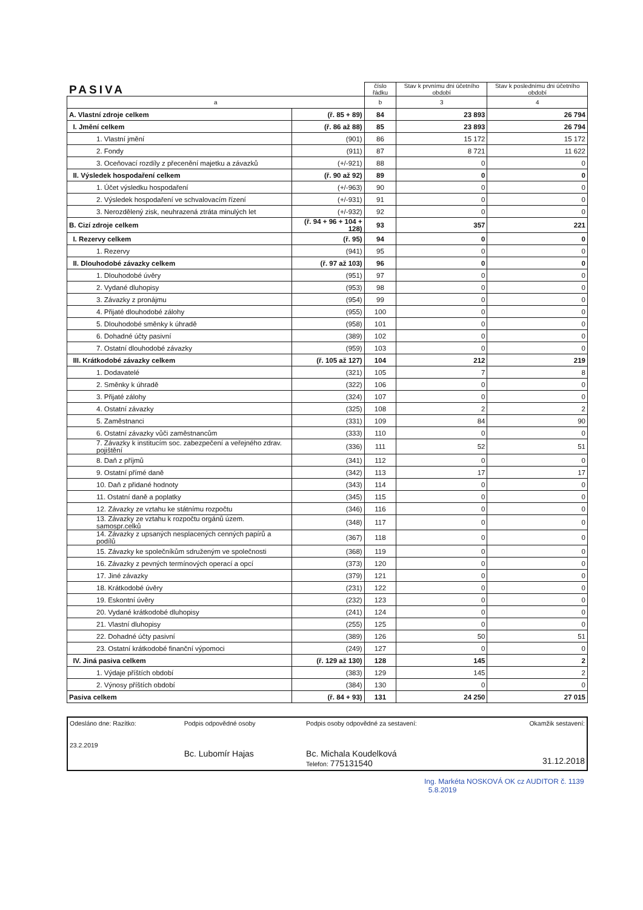PASIVA
| | | číslo řádku | Stav k prvnímu dni účetního období | Stav k poslednímu dni účetního období |
| --- | --- | --- | --- | --- |
| a | | b | 3 | 4 |
| A. Vlastní zdroje celkem | (ř. 85 + 89) | 84 | 23 893 | 26 794 |
| I. Jmění celkem | (ř. 86 až 88) | 85 | 23 893 | 26 794 |
| 1. Vlastní jmění | (901) | 86 | 15 172 | 15 172 |
| 2. Fondy | (911) | 87 | 8 721 | 11 622 |
| 3. Oceňovací rozdíly z přecenění majetku a závazků | (+/-921) | 88 | 0 | 0 |
| II. Výsledek hospodaření celkem | (ř. 90 až 92) | 89 | 0 | 0 |
| 1. Účet výsledku hospodaření | (+/-963) | 90 | 0 | 0 |
| 2. Výsledek hospodaření ve schvalovacím řízení | (+/-931) | 91 | 0 | 0 |
| 3. Nerozdělený zisk, neuhrazená ztráta minulých let | (+/-932) | 92 | 0 | 0 |
| B. Cizí zdroje celkem | (ř. 94 + 96 + 104 + 128) | 93 | 357 | 221 |
| I. Rezervy celkem | (ř. 95) | 94 | 0 | 0 |
| 1. Rezervy | (941) | 95 | 0 | 0 |
| II. Dlouhodobé závazky celkem | (ř. 97 až 103) | 96 | 0 | 0 |
| 1. Dlouhodobé úvěry | (951) | 97 | 0 | 0 |
| 2. Vydané dluhopisy | (953) | 98 | 0 | 0 |
| 3. Závazky z pronájmu | (954) | 99 | 0 | 0 |
| 4. Přijaté dlouhodobé zálohy | (955) | 100 | 0 | 0 |
| 5. Dlouhodobé směnky k úhradě | (958) | 101 | 0 | 0 |
| 6. Dohadné účty pasivní | (389) | 102 | 0 | 0 |
| 7. Ostatní dlouhodobé závazky | (959) | 103 | 0 | 0 |
| III. Krátkodobé závazky celkem | (ř. 105 až 127) | 104 | 212 | 219 |
| 1. Dodavatelé | (321) | 105 | 7 | 8 |
| 2. Směnky k úhradě | (322) | 106 | 0 | 0 |
| 3. Přijaté zálohy | (324) | 107 | 0 | 0 |
| 4. Ostatní závazky | (325) | 108 | 2 | 2 |
| 5. Zaměstnanci | (331) | 109 | 84 | 90 |
| 6. Ostatní závazky vůči zaměstnancům | (333) | 110 | 0 | 0 |
| 7. Závazky k institucím soc. zabezpečení a veřejného zdrav. pojištění | (336) | 111 | 52 | 51 |
| 8. Daň z příjmů | (341) | 112 | 0 | 0 |
| 9. Ostatní přímé daně | (342) | 113 | 17 | 17 |
| 10. Daň z přidané hodnoty | (343) | 114 | 0 | 0 |
| 11. Ostatní daně a poplatky | (345) | 115 | 0 | 0 |
| 12. Závazky ze vztahu ke státnímu rozpočtu | (346) | 116 | 0 | 0 |
| 13. Závazky ze vztahu k rozpočtu orgánů územ. samospr.celků | (348) | 117 | 0 | 0 |
| 14. Závazky z upsaných nesplacených cenných papírů a podílů | (367) | 118 | 0 | 0 |
| 15. Závazky ke společníkům sdruženým ve společnosti | (368) | 119 | 0 | 0 |
| 16. Závazky z pevných termínových operací a opcí | (373) | 120 | 0 | 0 |
| 17. Jiné závazky | (379) | 121 | 0 | 0 |
| 18. Krátkodobé úvěry | (231) | 122 | 0 | 0 |
| 19. Eskontní úvěry | (232) | 123 | 0 | 0 |
| 20. Vydané krátkodobé dluhopisy | (241) | 124 | 0 | 0 |
| 21. Vlastní dluhopisy | (255) | 125 | 0 | 0 |
| 22. Dohadné účty pasivní | (389) | 126 | 50 | 51 |
| 23. Ostatní krátkodobé finanční výpomoci | (249) | 127 | 0 | 0 |
| IV. Jiná pasiva celkem | (ř. 129 až 130) | 128 | 145 | 2 |
| 1. Výdaje příštích období | (383) | 129 | 145 | 2 |
| 2. Výnosy příštích období | (384) | 130 | 0 | 0 |
| Pasiva celkem | (ř. 84 + 93) | 131 | 24 250 | 27 015 |
| Odesláno dne: Razítko: 23.2.2019 | Podpis odpovědné osoby Bc. Lubomír Hajas | Podpis osoby odpovědné za sestavení: Bc. Michala Koudelková Telefon: 775131540 | Okamžik sestavení: 31.12.2018 |
Ing. Markéta NOSKOVÁ OK cz AUDITOR č. 1139 5.8.2019